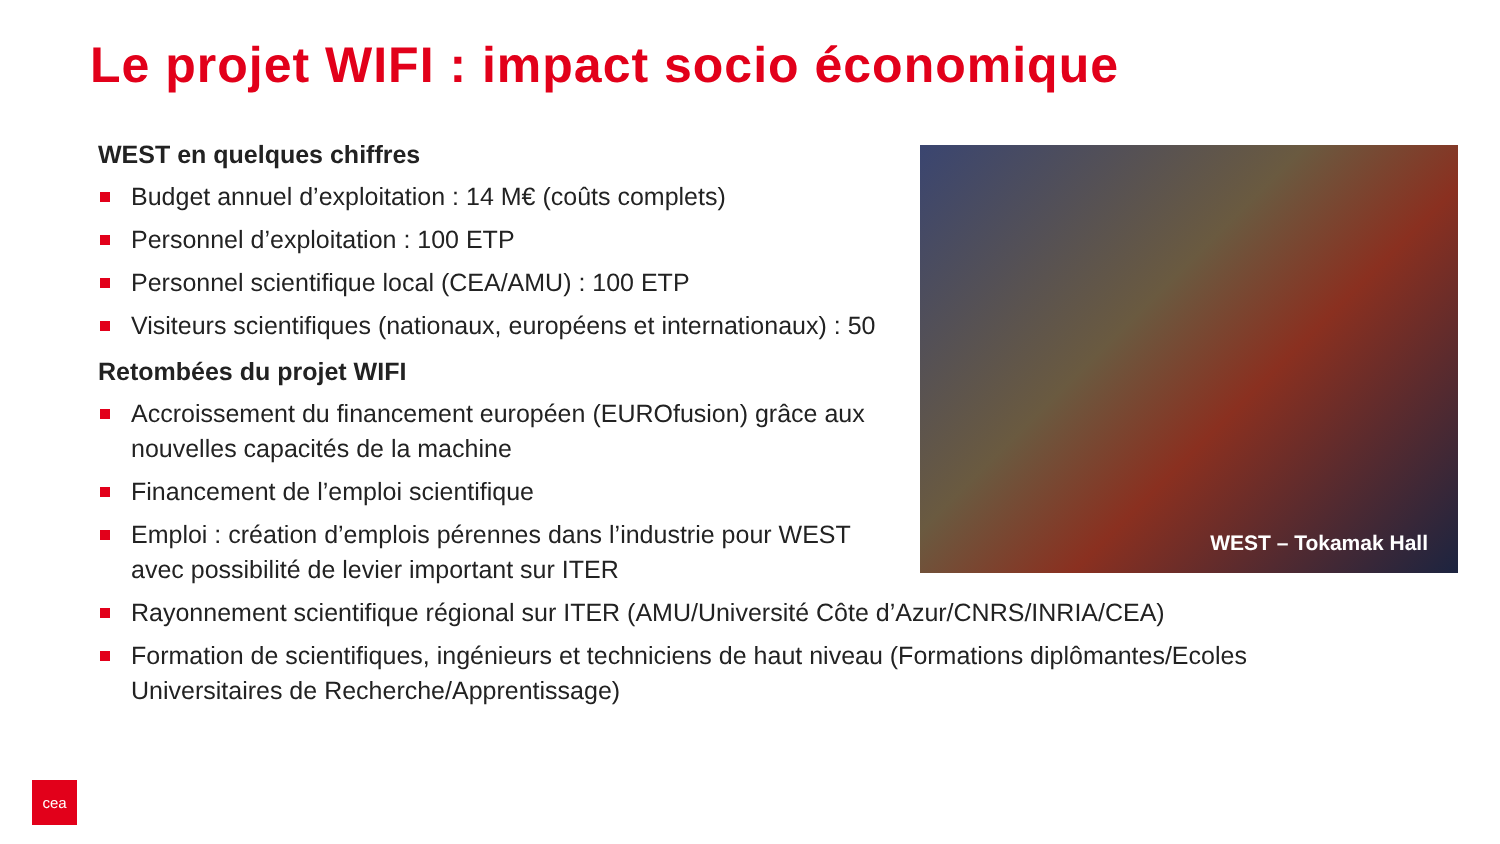Le projet WIFI : impact socio économique
WEST en quelques chiffres
Budget annuel d’exploitation : 14 M€ (coûts complets)
Personnel d’exploitation : 100 ETP
Personnel scientifique local (CEA/AMU) : 100 ETP
Visiteurs scientifiques (nationaux, européens et internationaux) : 50
Retombées du projet WIFI
Accroissement du financement européen (EUROfusion) grâce aux nouvelles capacités de la machine
Financement de l’emploi scientifique
Emploi : création d’emplois pérennes dans l’industrie pour WEST avec possibilité de levier important sur ITER
Rayonnement scientifique régional sur ITER (AMU/Université Côte d’Azur/CNRS/INRIA/CEA)
Formation de scientifiques, ingénieurs et techniciens de haut niveau (Formations diplômantes/Ecoles Universitaires de Recherche/Apprentissage)
WEST – Tokamak Hall
cea